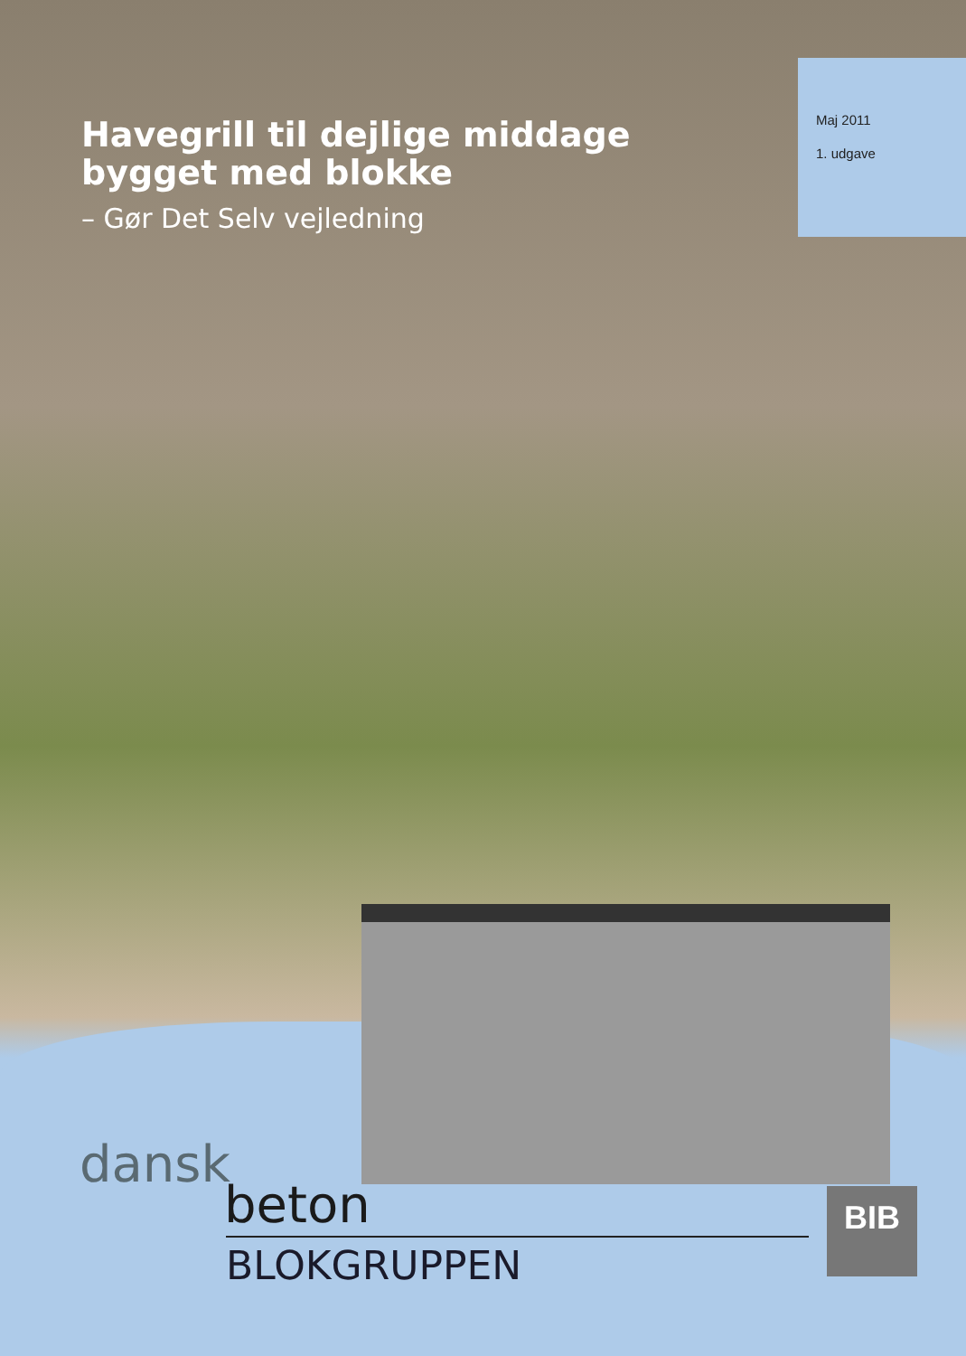Havegrill til dejlige middage
bygget med blokke
– Gør Det Selv vejledning
Maj 2011
1. udgave
dansk
beton
BLOKGRUPPEN
BIB